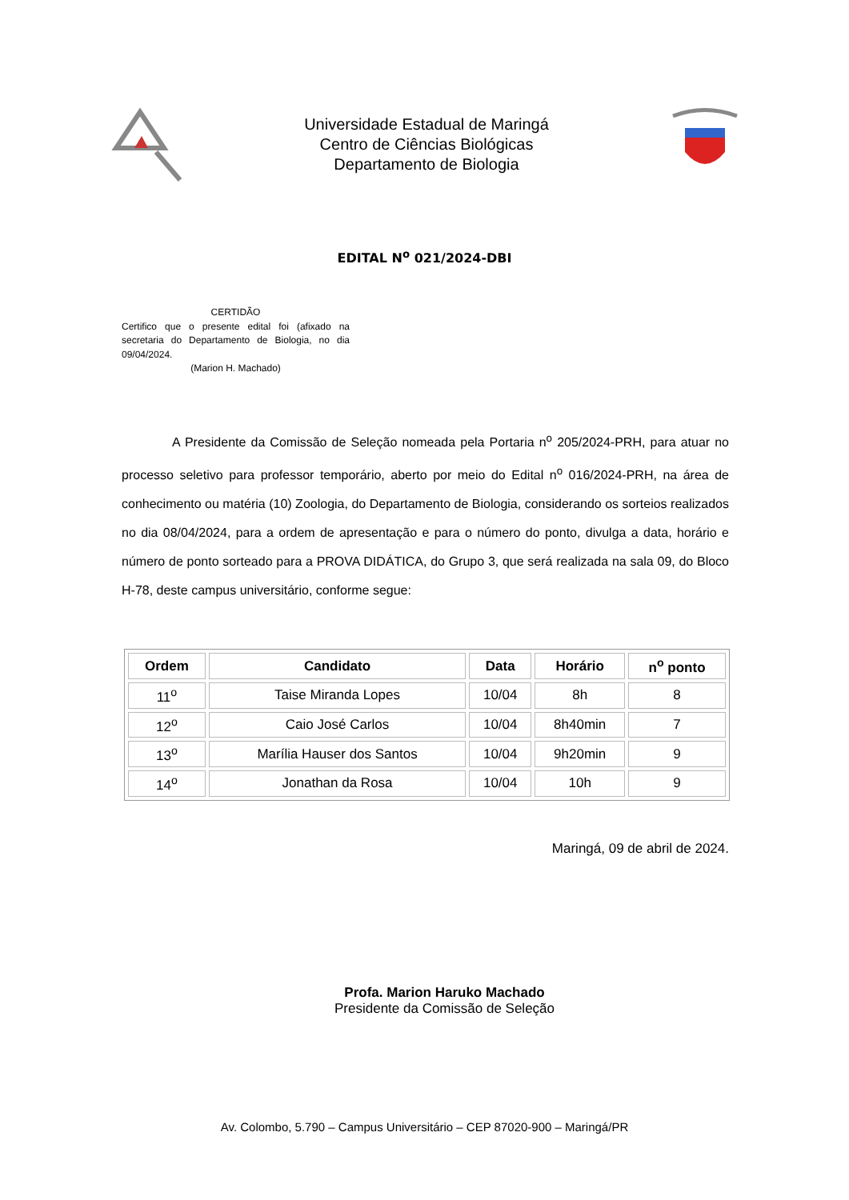Universidade Estadual de Maringá
Centro de Ciências Biológicas
Departamento de Biologia
EDITAL N<sup>o</sup> 021/2024-DBI
CERTIDÃO
Certifico que o presente edital foi (afixado na secretaria do Departamento de Biologia, no dia 09/04/2024.
(Marion H. Machado)
A Presidente da Comissão de Seleção nomeada pela Portaria n<sup>o</sup> 205/2024-PRH, para atuar no processo seletivo para professor temporário, aberto por meio do Edital n<sup>o</sup> 016/2024-PRH, na área de conhecimento ou matéria (10) Zoologia, do Departamento de Biologia, considerando os sorteios realizados no dia 08/04/2024, para a ordem de apresentação e para o número do ponto, divulga a data, horário e número de ponto sorteado para a PROVA DIDÁTICA, do Grupo 3, que será realizada na sala 09, do Bloco H-78, deste campus universitário, conforme segue:
| Ordem | Candidato | Data | Horário | n<sup>o</sup> ponto |
| --- | --- | --- | --- | --- |
| 11<sup>o</sup> | Taise Miranda Lopes | 10/04 | 8h | 8 |
| 12<sup>o</sup> | Caio José Carlos | 10/04 | 8h40min | 7 |
| 13<sup>o</sup> | Marília Hauser dos Santos | 10/04 | 9h20min | 9 |
| 14<sup>o</sup> | Jonathan da Rosa | 10/04 | 10h | 9 |
Maringá, 09 de abril de 2024.
Profa. Marion Haruko Machado
Presidente da Comissão de Seleção
Av. Colombo, 5.790 – Campus Universitário – CEP 87020-900 – Maringá/PR